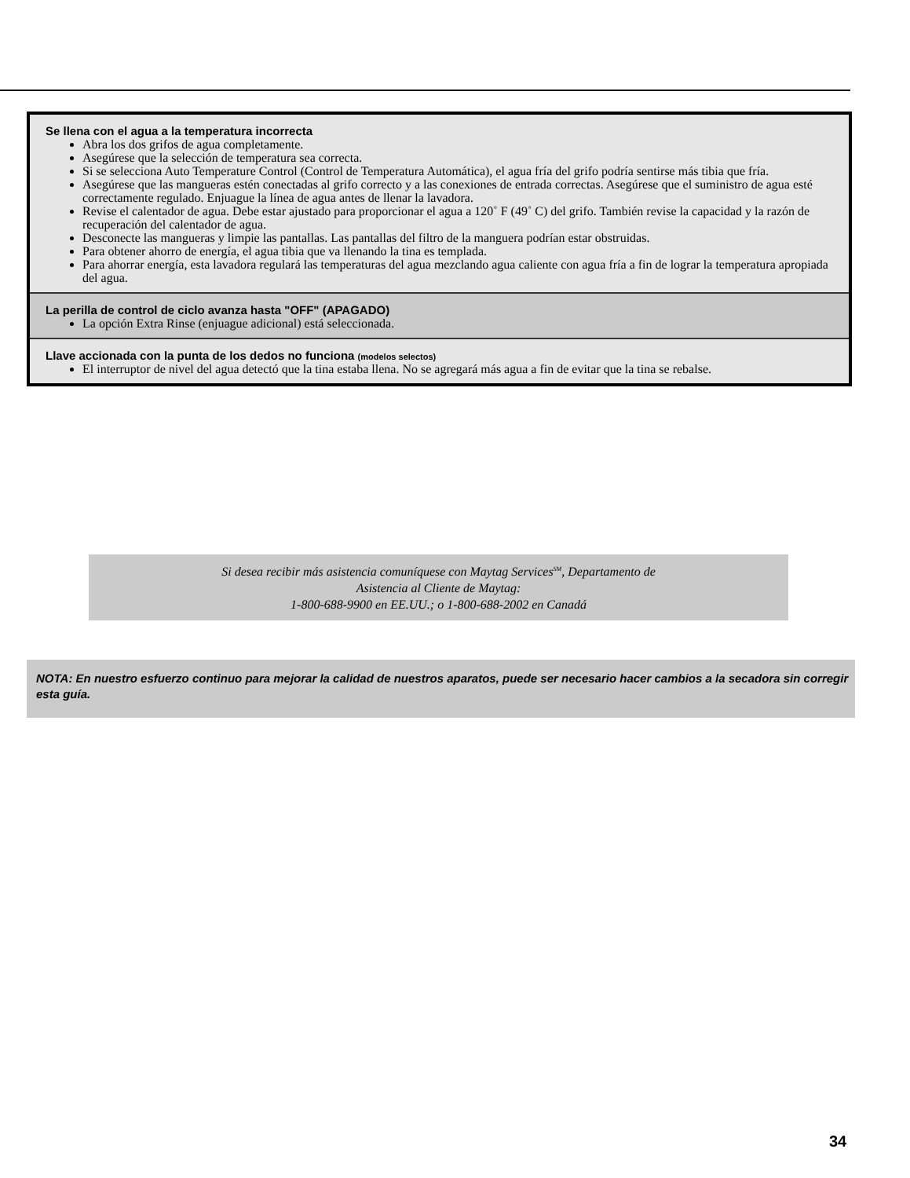Se llena con el agua a la temperatura incorrecta
Abra los dos grifos de agua completamente.
Asegúrese que la selección de temperatura sea correcta.
Si se selecciona Auto Temperature Control (Control de Temperatura Automática), el agua fría del grifo podría sentirse más tibia que fría.
Asegúrese que las mangueras estén conectadas al grifo correcto y a las conexiones de entrada correctas. Asegúrese que el suministro de agua esté correctamente regulado. Enjuague la línea de agua antes de llenar la lavadora.
Revise el calentador de agua. Debe estar ajustado para proporcionar el agua a 120˚ F (49˚ C) del grifo. También revise la capacidad y la razón de recuperación del calentador de agua.
Desconecte las mangueras y limpie las pantallas. Las pantallas del filtro de la manguera podrían estar obstruidas.
Para obtener ahorro de energía, el agua tibia que va llenando la tina es templada.
Para ahorrar energía, esta lavadora regulará las temperaturas del agua mezclando agua caliente con agua fría a fin de lograr la temperatura apropiada del agua.
La perilla de control de ciclo avanza hasta "OFF" (APAGADO)
La opción Extra Rinse (enjuague adicional) está seleccionada.
Llave accionada con la punta de los dedos no funciona (modelos selectos)
El interruptor de nivel del agua detectó que la tina estaba llena. No se agregará más agua a fin de evitar que la tina se rebalse.
Si desea recibir más asistencia comuníquese con Maytag Services<sup>SM</sup>, Departamento de
Asistencia al Cliente de Maytag:
1-800-688-9900 en EE.UU.; o 1-800-688-2002 en Canadá
NOTA: En nuestro esfuerzo continuo para mejorar la calidad de nuestros aparatos, puede ser necesario hacer cambios a la secadora sin corregir esta guía.
34